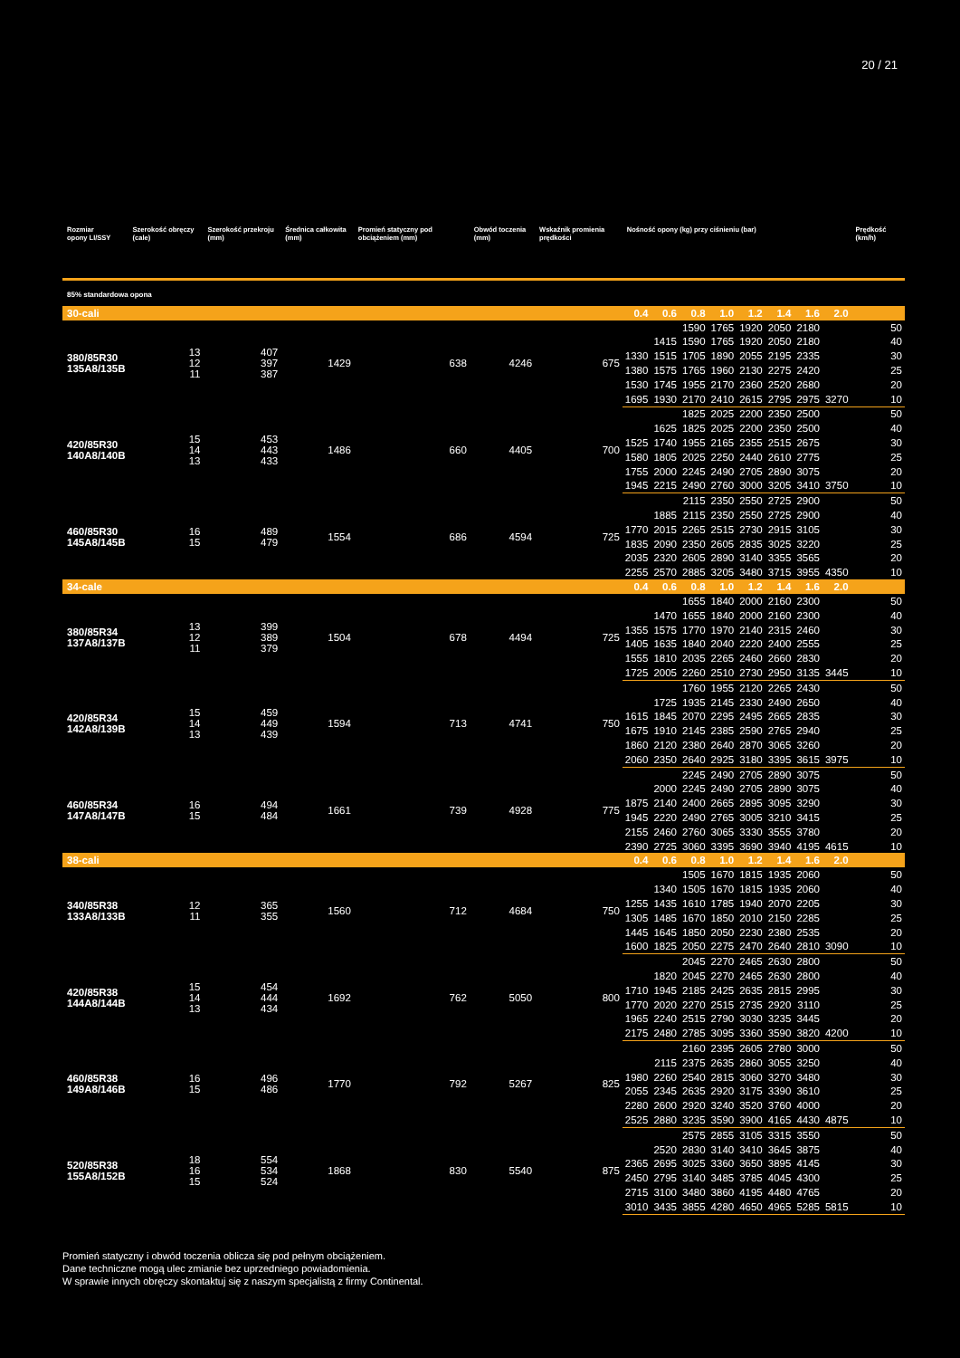20 / 21
| Rozmiar opony LI/SSY | Szerokość obręczy (cale) | Szerokość przekroju (mm) | Średnica całkowita (mm) | Promień statyczny pod obciążeniem (mm) | Obwód toczenia (mm) | Wskaźnik promienia prędkości | Nośność opony (kg) przy ciśnieniu (bar) | | | | | | | | Prędkość (km/h) |
| --- | --- | --- | --- | --- | --- | --- | --- | --- | --- | --- | --- | --- | --- | --- | --- |
| 85% standardowa opona | | | | | | | | | | | | | | | |
| 30-cali | | | | | | | 0.4 | 0.6 | 0.8 | 1.0 | 1.2 | 1.4 | 1.6 | 2.0 | |
| 380/85R30 135A8/135B | 13 12 11 | 407 397 387 | 1429 | 638 | 4246 | 675 | | | 1590 | 1765 | 1920 | 2050 | 2180 | | 50 |
| | | | | | | | | 1415 | 1590 | 1765 | 1920 | 2050 | 2180 | | 40 |
| | | | | | | | 1330 | 1515 | 1705 | 1890 | 2055 | 2195 | 2335 | | 30 |
| | | | | | | | 1380 | 1575 | 1765 | 1960 | 2130 | 2275 | 2420 | | 25 |
| | | | | | | | 1530 | 1745 | 1955 | 2170 | 2360 | 2520 | 2680 | | 20 |
| | | | | | | | 1695 | 1930 | 2170 | 2410 | 2615 | 2795 | 2975 | 3270 | 10 |
| 420/85R30 140A8/140B | 15 14 13 | 453 443 433 | 1486 | 660 | 4405 | 700 | | | 1825 | 2025 | 2200 | 2350 | 2500 | | 50 |
| | | | | | | | | 1625 | 1825 | 2025 | 2200 | 2350 | 2500 | | 40 |
| | | | | | | | 1525 | 1740 | 1955 | 2165 | 2355 | 2515 | 2675 | | 30 |
| | | | | | | | 1580 | 1805 | 2025 | 2250 | 2440 | 2610 | 2775 | | 25 |
| | | | | | | | 1755 | 2000 | 2245 | 2490 | 2705 | 2890 | 3075 | | 20 |
| | | | | | | | 1945 | 2215 | 2490 | 2760 | 3000 | 3205 | 3410 | 3750 | 10 |
| 460/85R30 145A8/145B | 16 15 | 489 479 | 1554 | 686 | 4594 | 725 | | | 2115 | 2350 | 2550 | 2725 | 2900 | | 50 |
| | | | | | | | | 1885 | 2115 | 2350 | 2550 | 2725 | 2900 | | 40 |
| | | | | | | | 1770 | 2015 | 2265 | 2515 | 2730 | 2915 | 3105 | | 30 |
| | | | | | | | 1835 | 2090 | 2350 | 2605 | 2835 | 3025 | 3220 | | 25 |
| | | | | | | | 2035 | 2320 | 2605 | 2890 | 3140 | 3355 | 3565 | | 20 |
| | | | | | | | 2255 | 2570 | 2885 | 3205 | 3480 | 3715 | 3955 | 4350 | 10 |
| 34-cale | | | | | | | 0.4 | 0.6 | 0.8 | 1.0 | 1.2 | 1.4 | 1.6 | 2.0 | |
| 380/85R34 137A8/137B | 13 12 11 | 399 389 379 | 1504 | 678 | 4494 | 725 | | | 1655 | 1840 | 2000 | 2160 | 2300 | | 50 |
| | | | | | | | | 1470 | 1655 | 1840 | 2000 | 2160 | 2300 | | 40 |
| | | | | | | | 1355 | 1575 | 1770 | 1970 | 2140 | 2315 | 2460 | | 30 |
| | | | | | | | 1405 | 1635 | 1840 | 2040 | 2220 | 2400 | 2555 | | 25 |
| | | | | | | | 1555 | 1810 | 2035 | 2265 | 2460 | 2660 | 2830 | | 20 |
| | | | | | | | 1725 | 2005 | 2260 | 2510 | 2730 | 2950 | 3135 | 3445 | 10 |
| 420/85R34 142A8/139B | 15 14 13 | 459 449 439 | 1594 | 713 | 4741 | 750 | | | 1760 | 1955 | 2120 | 2265 | 2430 | | 50 |
| | | | | | | | | 1725 | 1935 | 2145 | 2330 | 2490 | 2650 | | 40 |
| | | | | | | | 1615 | 1845 | 2070 | 2295 | 2495 | 2665 | 2835 | | 30 |
| | | | | | | | 1675 | 1910 | 2145 | 2385 | 2590 | 2765 | 2940 | | 25 |
| | | | | | | | 1860 | 2120 | 2380 | 2640 | 2870 | 3065 | 3260 | | 20 |
| | | | | | | | 2060 | 2350 | 2640 | 2925 | 3180 | 3395 | 3615 | 3975 | 10 |
| 460/85R34 147A8/147B | 16 15 | 494 484 | 1661 | 739 | 4928 | 775 | | | 2245 | 2490 | 2705 | 2890 | 3075 | | 50 |
| | | | | | | | | 2000 | 2245 | 2490 | 2705 | 2890 | 3075 | | 40 |
| | | | | | | | 1875 | 2140 | 2400 | 2665 | 2895 | 3095 | 3290 | | 30 |
| | | | | | | | 1945 | 2220 | 2490 | 2765 | 3005 | 3210 | 3415 | | 25 |
| | | | | | | | 2155 | 2460 | 2760 | 3065 | 3330 | 3555 | 3780 | | 20 |
| | | | | | | | 2390 | 2725 | 3060 | 3395 | 3690 | 3940 | 4195 | 4615 | 10 |
| 38-cali | | | | | | | 0.4 | 0.6 | 0.8 | 1.0 | 1.2 | 1.4 | 1.6 | 2.0 | |
| 340/85R38 133A8/133B | 12 11 | 365 355 | 1560 | 712 | 4684 | 750 | | | 1505 | 1670 | 1815 | 1935 | 2060 | | 50 |
| | | | | | | | | 1340 | 1505 | 1670 | 1815 | 1935 | 2060 | | 40 |
| | | | | | | | 1255 | 1435 | 1610 | 1785 | 1940 | 2070 | 2205 | | 30 |
| | | | | | | | 1305 | 1485 | 1670 | 1850 | 2010 | 2150 | 2285 | | 25 |
| | | | | | | | 1445 | 1645 | 1850 | 2050 | 2230 | 2380 | 2535 | | 20 |
| | | | | | | | 1600 | 1825 | 2050 | 2275 | 2470 | 2640 | 2810 | 3090 | 10 |
| 420/85R38 144A8/144B | 15 14 13 | 454 444 434 | 1692 | 762 | 5050 | 800 | | | 2045 | 2270 | 2465 | 2630 | 2800 | | 50 |
| | | | | | | | | 1820 | 2045 | 2270 | 2465 | 2630 | 2800 | | 40 |
| | | | | | | | 1710 | 1945 | 2185 | 2425 | 2635 | 2815 | 2995 | | 30 |
| | | | | | | | 1770 | 2020 | 2270 | 2515 | 2735 | 2920 | 3110 | | 25 |
| | | | | | | | 1965 | 2240 | 2515 | 2790 | 3030 | 3235 | 3445 | | 20 |
| | | | | | | | 2175 | 2480 | 2785 | 3095 | 3360 | 3590 | 3820 | 4200 | 10 |
| 460/85R38 149A8/146B | 16 15 | 496 486 | 1770 | 792 | 5267 | 825 | | | 2160 | 2395 | 2605 | 2780 | 3000 | | 50 |
| | | | | | | | | 2115 | 2375 | 2635 | 2860 | 3055 | 3250 | | 40 |
| | | | | | | | 1980 | 2260 | 2540 | 2815 | 3060 | 3270 | 3480 | | 30 |
| | | | | | | | 2055 | 2345 | 2635 | 2920 | 3175 | 3390 | 3610 | | 25 |
| | | | | | | | 2280 | 2600 | 2920 | 3240 | 3520 | 3760 | 4000 | | 20 |
| | | | | | | | 2525 | 2880 | 3235 | 3590 | 3900 | 4165 | 4430 | 4875 | 10 |
| 520/85R38 155A8/152B | 18 16 15 | 554 534 524 | 1868 | 830 | 5540 | 875 | | | 2575 | 2855 | 3105 | 3315 | 3550 | | 50 |
| | | | | | | | | 2520 | 2830 | 3140 | 3410 | 3645 | 3875 | | 40 |
| | | | | | | | 2365 | 2695 | 3025 | 3360 | 3650 | 3895 | 4145 | | 30 |
| | | | | | | | 2450 | 2795 | 3140 | 3485 | 3785 | 4045 | 4300 | | 25 |
| | | | | | | | 2715 | 3100 | 3480 | 3860 | 4195 | 4480 | 4765 | | 20 |
| | | | | | | | 3010 | 3435 | 3855 | 4280 | 4650 | 4965 | 5285 | 5815 | 10 |
Promień statyczny i obwód toczenia oblicza się pod pełnym obciążeniem.
Dane techniczne mogą ulec zmianie bez uprzedniego powiadomienia.
W sprawie innych obręczy skontaktuj się z naszym specjalistą z firmy Continental.